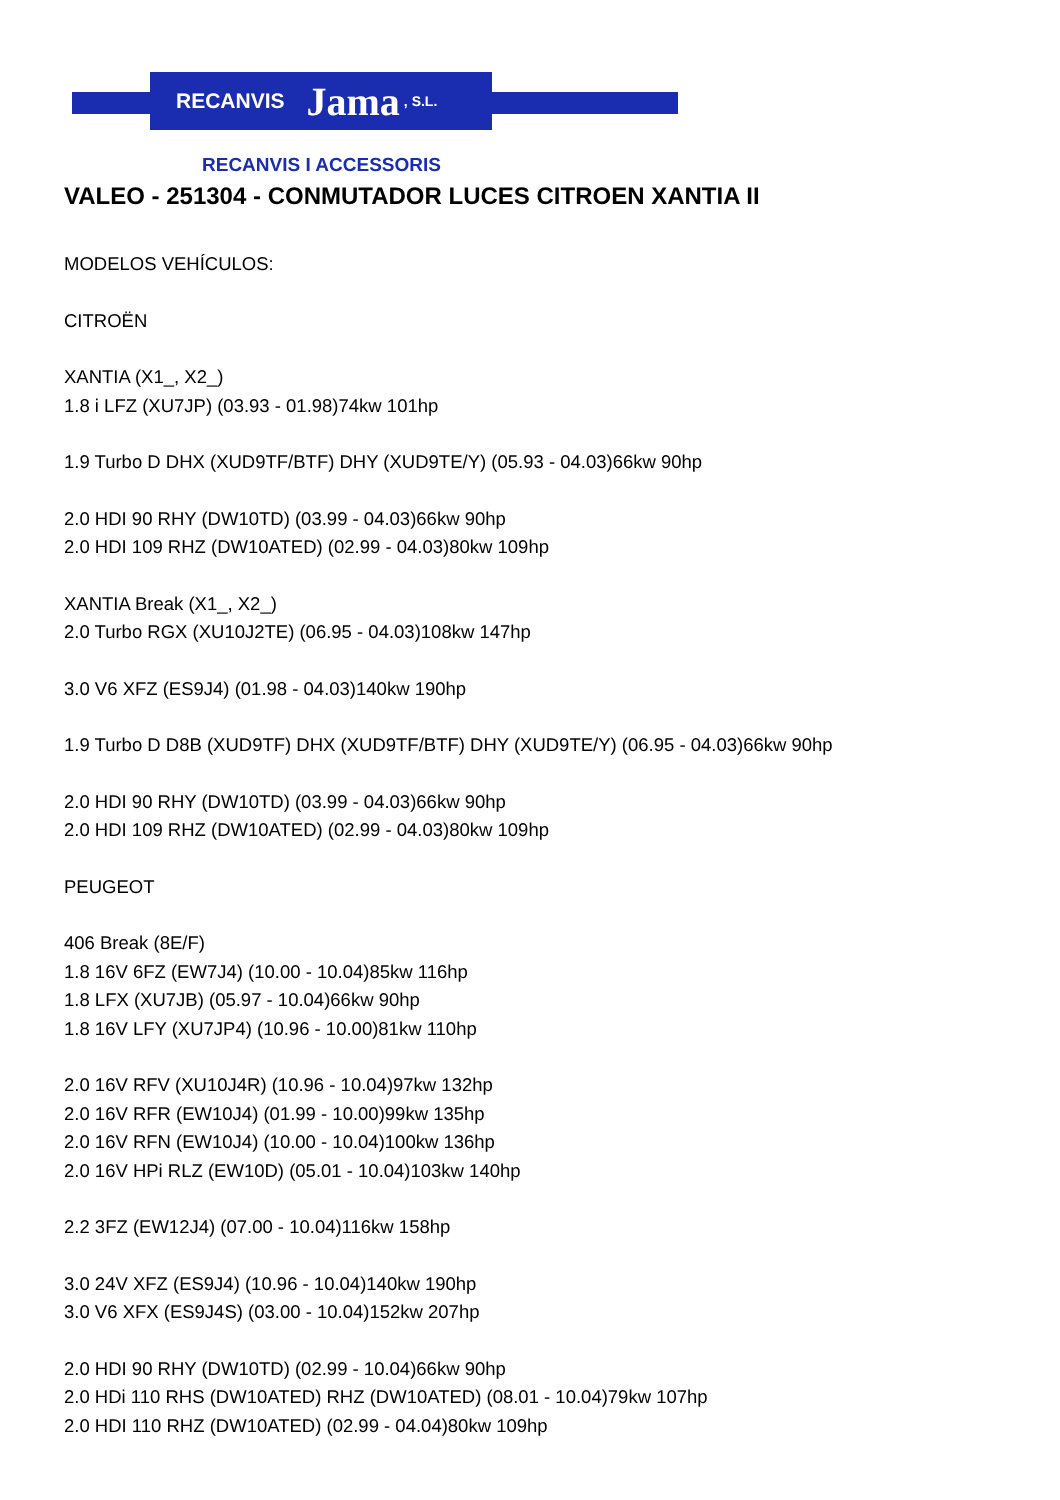RECANVIS Jama, S.L.
RECANVIS I ACCESSORIS
VALEO - 251304 - CONMUTADOR LUCES CITROEN XANTIA II
MODELOS VEHÍCULOS:
CITROËN
XANTIA (X1_, X2_)
1.8 i LFZ (XU7JP) (03.93 - 01.98)74kw 101hp
1.9 Turbo D DHX (XUD9TF/BTF) DHY (XUD9TE/Y) (05.93 - 04.03)66kw 90hp
2.0 HDI 90 RHY (DW10TD) (03.99 - 04.03)66kw 90hp
2.0 HDI 109 RHZ (DW10ATED) (02.99 - 04.03)80kw 109hp
XANTIA Break (X1_, X2_)
2.0 Turbo RGX (XU10J2TE) (06.95 - 04.03)108kw 147hp
3.0 V6 XFZ (ES9J4) (01.98 - 04.03)140kw 190hp
1.9 Turbo D D8B (XUD9TF) DHX (XUD9TF/BTF) DHY (XUD9TE/Y) (06.95 - 04.03)66kw 90hp
2.0 HDI 90 RHY (DW10TD) (03.99 - 04.03)66kw 90hp
2.0 HDI 109 RHZ (DW10ATED) (02.99 - 04.03)80kw 109hp
PEUGEOT
406 Break (8E/F)
1.8 16V 6FZ (EW7J4) (10.00 - 10.04)85kw 116hp
1.8 LFX (XU7JB) (05.97 - 10.04)66kw 90hp
1.8 16V LFY (XU7JP4) (10.96 - 10.00)81kw 110hp
2.0 16V RFV (XU10J4R) (10.96 - 10.04)97kw 132hp
2.0 16V RFR (EW10J4) (01.99 - 10.00)99kw 135hp
2.0 16V RFN (EW10J4) (10.00 - 10.04)100kw 136hp
2.0 16V HPi RLZ (EW10D) (05.01 - 10.04)103kw 140hp
2.2 3FZ (EW12J4) (07.00 - 10.04)116kw 158hp
3.0 24V XFZ (ES9J4) (10.96 - 10.04)140kw 190hp
3.0 V6 XFX (ES9J4S) (03.00 - 10.04)152kw 207hp
2.0 HDI 90 RHY (DW10TD) (02.99 - 10.04)66kw 90hp
2.0 HDi 110 RHS (DW10ATED) RHZ (DW10ATED) (08.01 - 10.04)79kw 107hp
2.0 HDI 110 RHZ (DW10ATED) (02.99 - 04.04)80kw 109hp